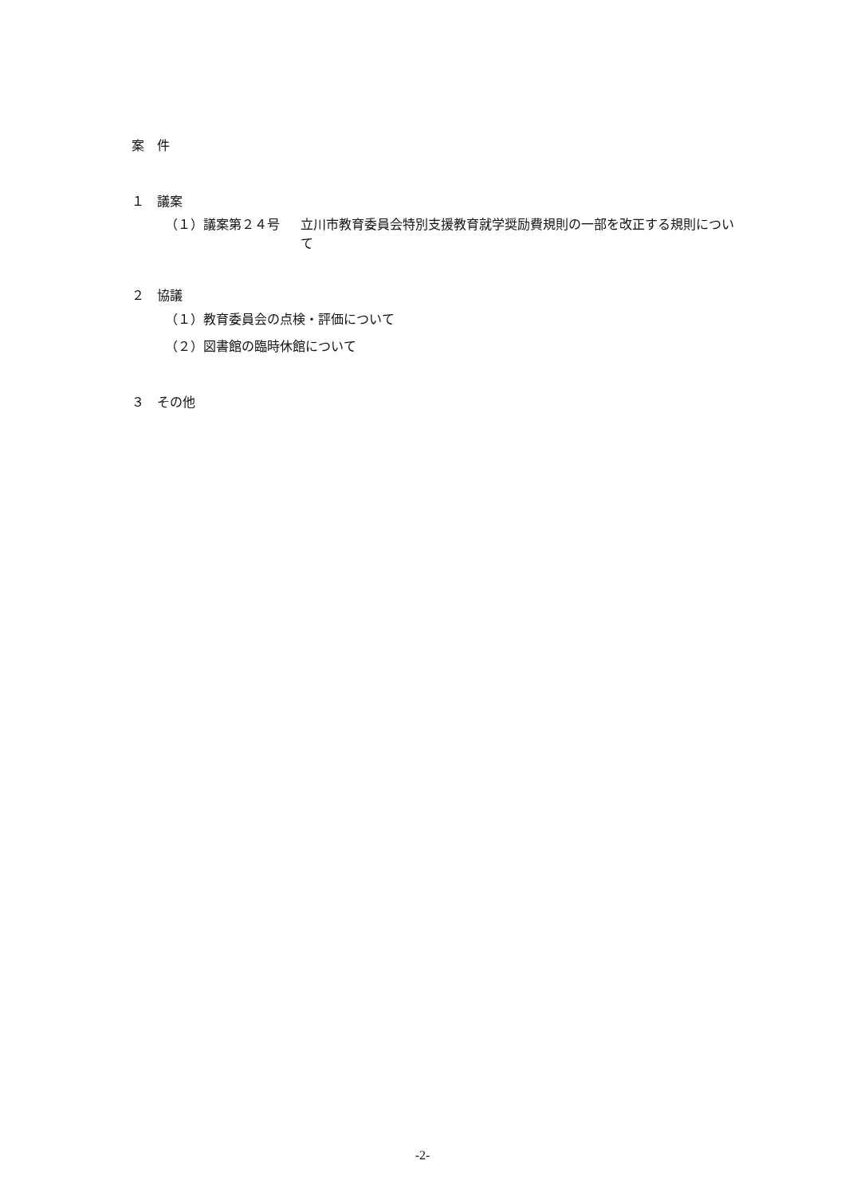案　件
１　議案
（１）議案第２４号 立川市教育委員会特別支援教育就学奨励費規則の一部を改正する規則について
２　協議
（１）教育委員会の点検・評価について
（２）図書館の臨時休館について
３　その他
-2-